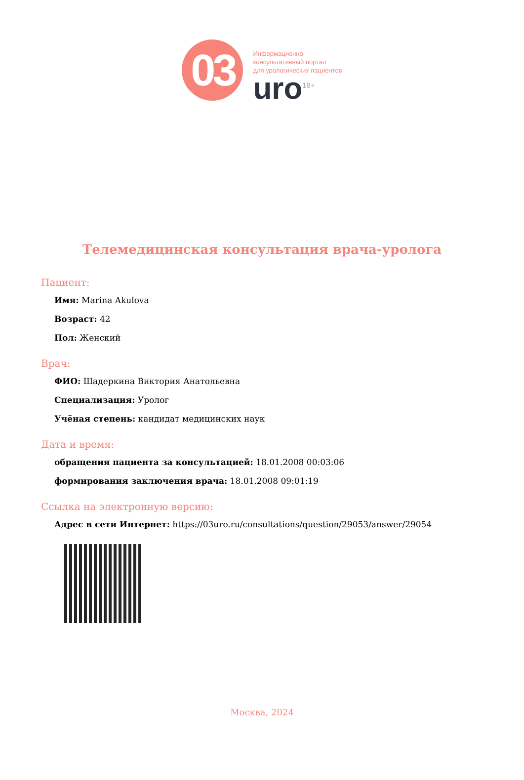03
Информационно-
консультативный портал
для урологических пациентов
uro<sup>18+</sup>
Телемедицинская консультация врача-уролога
Пациент:
Имя: Marina Akulova
Возраст: 42
Пол: Женский
Врач:
ФИО: Шадеркина Виктория Анатольевна
Специализация: Уролог
Учёная степень: кандидат медицинских наук
Дата и время:
обращения пациента за консультацией: 18.01.2008 00:03:06
формирования заключения врача: 18.01.2008 09:01:19
Ссылка на электронную версию:
Адрес в сети Интернет: https://03uro.ru/consultations/question/29053/answer/29054
Москва, 2024